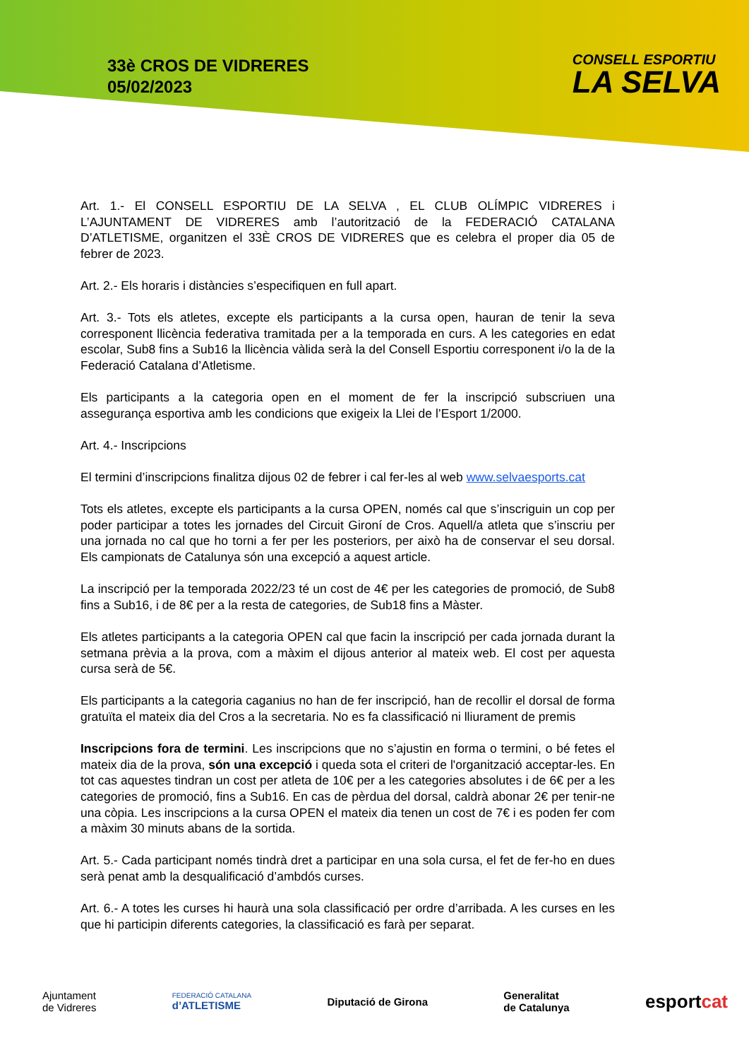33è CROS DE VIDRERES
05/02/2023
CONSELL ESPORTIU
LA SELVA
Art. 1.- El CONSELL ESPORTIU DE LA SELVA , EL CLUB OLÍMPIC VIDRERES i L’AJUNTAMENT DE VIDRERES amb l’autorització de la FEDERACIÓ CATALANA D’ATLETISME, organitzen el 33È CROS DE VIDRERES que es celebra el proper dia 05 de febrer de 2023.
Art. 2.- Els horaris i distàncies s’especifiquen en full apart.
Art. 3.- Tots els atletes, excepte els participants a la cursa open, hauran de tenir la seva corresponent llicència federativa tramitada per a la temporada en curs. A les categories en edat escolar, Sub8 fins a Sub16 la llicència vàlida serà la del Consell Esportiu corresponent i/o la de la Federació Catalana d’Atletisme.
Els participants a la categoria open en el moment de fer la inscripció subscriuen una assegurança esportiva amb les condicions que exigeix la Llei de l’Esport 1/2000.
Art. 4.- Inscripcions
El termini d’inscripcions finalitza dijous 02 de febrer i cal fer-les al web www.selvaesports.cat
Tots els atletes, excepte els participants a la cursa OPEN, només cal que s’inscriguin un cop per poder participar a totes les jornades del Circuit Gironí de Cros. Aquell/a atleta que s’inscriu per una jornada no cal que ho torni a fer per les posteriors, per això ha de conservar el seu dorsal. Els campionats de Catalunya són una excepció a aquest article.
La inscripció per la temporada 2022/23 té un cost de 4€ per les categories de promoció, de Sub8 fins a Sub16, i de 8€ per a la resta de categories, de Sub18 fins a Màster.
Els atletes participants a la categoria OPEN cal que facin la inscripció per cada jornada durant la setmana prèvia a la prova, com a màxim el dijous anterior al mateix web. El cost per aquesta cursa serà de 5€.
Els participants a la categoria caganius no han de fer inscripció, han de recollir el dorsal de forma gratuïta el mateix dia del Cros a la secretaria. No es fa classificació ni lliurament de premis
Inscripcions fora de termini. Les inscripcions que no s’ajustin en forma o termini, o bé fetes el mateix dia de la prova, són una excepció i queda sota el criteri de l'organització acceptar-les. En tot cas aquestes tindran un cost per atleta de 10€ per a les categories absolutes i de 6€ per a les categories de promoció, fins a Sub16. En cas de pèrdua del dorsal, caldrà abonar 2€ per tenir-ne una còpia. Les inscripcions a la cursa OPEN el mateix dia tenen un cost de 7€ i es poden fer com a màxim 30 minuts abans de la sortida.
Art. 5.- Cada participant només tindrà dret a participar en una sola cursa, el fet de fer-ho en dues serà penat amb la desqualificació d’ambdós curses.
Art. 6.- A totes les curses hi haurà una sola classificació per ordre d’arribada. A les curses en les que hi participin diferents categories, la classificació es farà per separat.
Ajuntament
de Vidreres
FEDERACIÓ CATALANA
d’ATLETISME
Diputació de Girona
Generalitat
de Catalunya
esportcat